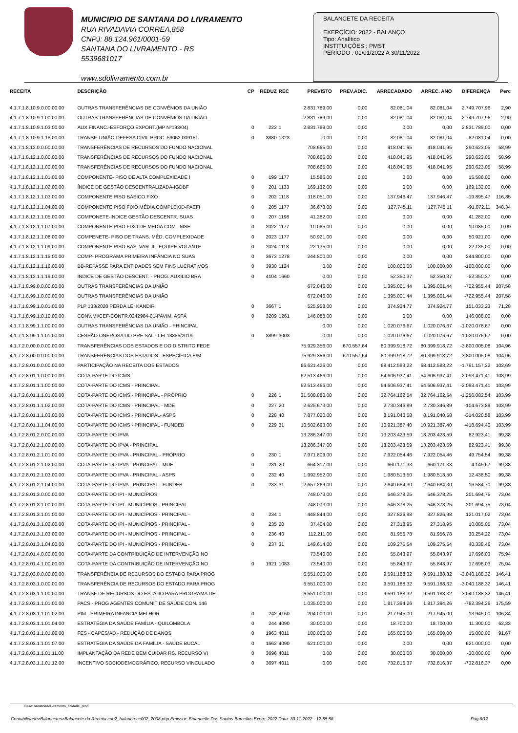MUNICIPIO DE SANTANA DO LIVRAMENTO
RUA RIVADAVIA CORREA,858
CNPJ: 88.124.961/0001-59
SANTANA DO LIVRAMENTO - RS
5539681017
www.sdolivramento.com.br
BALANCETE DA RECEITA
EXERCÍCIO: 2022 - BALANÇO
Tipo: Analítico
INSTITUIÇÕES : PMST
PERÍODO : 01/01/2022 A 30/11/2022
| RECEITA | DESCRIÇÃO | CP | REDUZ | REC | PREVISTO | PREV.ADIC. | ARRECADADO | ARREC. ANO | DIFERENÇA | Perc |
| --- | --- | --- | --- | --- | --- | --- | --- | --- | --- | --- |
| 4.1.7.1.8.10.9.0.00.00.00 | OUTRAS TRANSFERÊNCIAS DE CONVÊNIOS DA UNIÃO | | | | 2.831.789,00 | 0,00 | 82.081,04 | 82.081,04 | 2.749.707,96 | 2,90 |
| 4.1.7.1.8.10.9.1.00.00.00 | OUTRAS TRANSFERÊNCIAS DE CONVÊNIOS DA UNIÃO - | | | | 2.831.789,00 | 0,00 | 82.081,04 | 82.081,04 | 2.749.707,96 | 2,90 |
| 4.1.7.1.8.10.9.1.03.00.00 | AUX.FINANC.-ESFORÇO EXPORT.(MP Nº193/04) | 0 | 222 | 1 | 2.831.789,00 | 0,00 | 0,00 | 0,00 | 2.831.789,00 | 0,00 |
| 4.1.7.1.8.10.9.1.18.00.00 | TRANSF. UNIÃO-DEFESA CIVIL PROC. 59052.009151 | 0 | 3880 | 1323 | 0,00 | 0,00 | 82.081,04 | 82.081,04 | -82.081,04 | 0,00 |
| 4.1.7.1.8.12.0.0.00.00.00 | TRANSFERÊNCIAS DE RECURSOS DO FUNDO NACIONAL | | | | 708.665,00 | 0,00 | 418.041,95 | 418.041,95 | 290.623,05 | 58,99 |
| 4.1.7.1.8.12.1.0.00.00.00 | TRANSFERÊNCIAS DE RECURSOS DO FUNDO NACIONAL | | | | 708.665,00 | 0,00 | 418.041,95 | 418.041,95 | 290.623,05 | 58,99 |
| 4.1.7.1.8.12.1.1.00.00.00 | TRANSFERÊNCIAS DE RECURSOS DO FUNDO NACIONAL | | | | 708.665,00 | 0,00 | 418.041,95 | 418.041,95 | 290.623,05 | 58,99 |
| 4.1.7.1.8.12.1.1.01.00.00 | COMPONENTE- PISO DE ALTA COMPLEXIDADE I | 0 | 199 | 1177 | 15.586,00 | 0,00 | 0,00 | 0,00 | 15.586,00 | 0,00 |
| 4.1.7.1.8.12.1.1.02.00.00 | ÍNDICE DE GESTÃO DESCENTRALIZADA-IGDBF | 0 | 201 | 1133 | 169.132,00 | 0,00 | 0,00 | 0,00 | 169.132,00 | 0,00 |
| 4.1.7.1.8.12.1.1.03.00.00 | COMPONENTE PISO BASICO FIXO | 0 | 202 | 1118 | 118.051,00 | 0,00 | 137.946,47 | 137.946,47 | -19.895,47 | 116,85 |
| 4.1.7.1.8.12.1.1.04.00.00 | COMPONENTE PISO FIXO MÉDIA COMPLEXID-PAEFI | 0 | 205 | 1177 | 36.673,00 | 0,00 | 127.745,11 | 127.745,11 | -91.072,11 | 348,34 |
| 4.1.7.1.8.12.1.1.05.00.00 | COMPONETE-INDICE GESTÃO DESCENTR. SUAS | 0 | 207 | 1198 | 41.282,00 | 0,00 | 0,00 | 0,00 | 41.282,00 | 0,00 |
| 4.1.7.1.8.12.1.1.07.00.00 | COMPONENTE PISO FIXO DE MEDIA COM. -MSE | 0 | 2022 | 1177 | 10.085,00 | 0,00 | 0,00 | 0,00 | 10.085,00 | 0,00 |
| 4.1.7.1.8.12.1.1.08.00.00 | COMPENETE- PISO DE TRANS. MÉD. COMPLEXIDADE | 0 | 2023 | 1177 | 50.921,00 | 0,00 | 0,00 | 0,00 | 50.921,00 | 0,00 |
| 4.1.7.1.8.12.1.1.09.00.00 | COMPONENTE PISO BAS. VAR. III- EQUIPE VOLANTE | 0 | 2024 | 1118 | 22.135,00 | 0,00 | 0,00 | 0,00 | 22.135,00 | 0,00 |
| 4.1.7.1.8.12.1.1.15.00.00 | COMP- PROGRAMA PRIMEIRA INFÂNCIA NO SUAS | 0 | 3673 | 1278 | 244.800,00 | 0,00 | 0,00 | 0,00 | 244.800,00 | 0,00 |
| 4.1.7.1.8.12.1.1.16.00.00 | BB-REPASSE PARA ENTIDADES SEM FINS LUCRATIVOS | 0 | 3930 | 1124 | 0,00 | 0,00 | 100.000,00 | 100.000,00 | -100.000,00 | 0,00 |
| 4.1.7.1.8.12.1.1.19.00.00 | ÍNDICE DE GESTÃO DESCENT. - PROG. AUXÍLIO BRA | 0 | 4104 | 1660 | 0,00 | 0,00 | 52.350,37 | 52.350,37 | -52.350,37 | 0,00 |
| 4.1.7.1.8.99.0.0.00.00.00 | OUTRAS TRANSFERÊNCIAS DA UNIÃO | | | | 672.046,00 | 0,00 | 1.395.001,44 | 1.395.001,44 | -722.955,44 | 207,58 |
| 4.1.7.1.8.99.1.0.00.00.00 | OUTRAS TRANSFERÊNCIAS DA UNIÃO | | | | 672.046,00 | 0,00 | 1.395.001,44 | 1.395.001,44 | -722.955,44 | 207,58 |
| 4.1.7.1.8.99.1.0.01.00.00 | PLP 133/2020 PERDA LEI KANDIR | 0 | 3667 | 1 | 525.958,00 | 0,00 | 374.924,77 | 374.924,77 | 151.033,23 | 71,28 |
| 4.1.7.1.8.99.1.0.10.00.00 | CONV.MI/CEF-CONTR.0242984-01-PAVIM. ASFÁ | 0 | 3209 | 1261 | 146.088,00 | 0,00 | 0,00 | 0,00 | 146.088,00 | 0,00 |
| 4.1.7.1.8.99.1.1.00.00.00 | OUTRAS TRANSFERÊNCIAS DA UNIÃO - PRINCIPAL | | | | 0,00 | 0,00 | 1.020.076,67 | 1.020.076,67 | -1.020.076,67 | 0,00 |
| 4.1.7.1.8.99.1.1.01.00.00 | CESSÃO ONEROSA DO PRÉ SAL - LEI 13885/2019 | 0 | 3899 | 3003 | 0,00 | 0,00 | 1.020.076,67 | 1.020.076,67 | -1.020.076,67 | 0,00 |
| 4.1.7.2.0.00.0.0.00.00.00 | TRANSFERÊNCIAS DOS ESTADOS E DO DISTRITO FEDE | | | | 75.929.356,00 | 670.557,64 | 80.399.918,72 | 80.399.918,72 | -3.800.005,08 | 104,96 |
| 4.1.7.2.8.00.0.0.00.00.00 | TRANSFERÊNCIAS DOS ESTADOS - ESPECÍFICA E/M | | | | 75.929.356,00 | 670.557,64 | 80.399.918,72 | 80.399.918,72 | -3.800.005,08 | 104,96 |
| 4.1.7.2.8.01.0.0.00.00.00 | PARTICIPAÇÃO NA RECEITA DOS ESTADOS | | | | 66.621.426,00 | 0,00 | 68.412.583,22 | 68.412.583,22 | -1.791.157,22 | 102,69 |
| 4.1.7.2.8.01.1.0.00.00.00 | COTA-PARTE DO ICMS | | | | 52.513.466,00 | 0,00 | 54.606.937,41 | 54.606.937,41 | -2.093.471,41 | 103,99 |
| 4.1.7.2.8.01.1.1.00.00.00 | COTA-PARTE DO ICMS - PRINCIPAL | | | | 52.513.466,00 | 0,00 | 54.606.937,41 | 54.606.937,41 | -2.093.471,41 | 103,99 |
| 4.1.7.2.8.01.1.1.01.00.00 | COTA-PARTE DO ICMS - PRINCIPAL - PRÓPRIO | 0 | 226 | 1 | 31.508.080,00 | 0,00 | 32.764.162,54 | 32.764.162,54 | -1.256.082,54 | 103,99 |
| 4.1.7.2.8.01.1.1.02.00.00 | COTA-PARTE DO ICMS - PRINCIPAL - MDE | 0 | 227 | 20 | 2.625.673,00 | 0,00 | 2.730.346,89 | 2.730.346,89 | -104.673,89 | 103,99 |
| 4.1.7.2.8.01.1.1.03.00.00 | COTA-PARTE DO ICMS - PRINCIPAL- ASPS | 0 | 228 | 40 | 7.877.020,00 | 0,00 | 8.191.040,58 | 8.191.040,58 | -314.020,58 | 103,99 |
| 4.1.7.2.8.01.1.1.04.00.00 | COTA-PARTE DO ICMS - PRINCIPAL - FUNDEB | 0 | 229 | 31 | 10.502.693,00 | 0,00 | 10.921.387,40 | 10.921.387,40 | -418.694,40 | 103,99 |
| 4.1.7.2.8.01.2.0.00.00.00 | COTA-PARTE DO IPVA | | | | 13.286.347,00 | 0,00 | 13.203.423,59 | 13.203.423,59 | 82.923,41 | 99,38 |
| 4.1.7.2.8.01.2.1.00.00.00 | COTA-PARTE DO IPVA - PRINCIPAL | | | | 13.286.347,00 | 0,00 | 13.203.423,59 | 13.203.423,59 | 82.923,41 | 99,38 |
| 4.1.7.2.8.01.2.1.01.00.00 | COTA-PARTE DO IPVA - PRINCIPAL - PRÓPRIO | 0 | 230 | 1 | 7.971.809,00 | 0,00 | 7.922.054,46 | 7.922.054,46 | 49.754,54 | 99,38 |
| 4.1.7.2.8.01.2.1.02.00.00 | COTA-PARTE DO IPVA - PRINCIPAL - MDE | 0 | 231 | 20 | 664.317,00 | 0,00 | 660.171,33 | 660.171,33 | 4.145,67 | 99,38 |
| 4.1.7.2.8.01.2.1.03.00.00 | COTA-PARTE DO IPVA - PRINCIPAL - ASPS | 0 | 232 | 40 | 1.992.952,00 | 0,00 | 1.980.513,50 | 1.980.513,50 | 12.438,50 | 99,38 |
| 4.1.7.2.8.01.2.1.04.00.00 | COTA-PARTE DO IPVA - PRINCIPAL - FUNDEB | 0 | 233 | 31 | 2.657.269,00 | 0,00 | 2.640.684,30 | 2.640.684,30 | 16.584,70 | 99,38 |
| 4.1.7.2.8.01.3.0.00.00.00 | COTA-PARTE DO IPI - MUNICÍPIOS | | | | 748.073,00 | 0,00 | 546.378,25 | 546.378,25 | 201.694,75 | 73,04 |
| 4.1.7.2.8.01.3.1.00.00.00 | COTA-PARTE DO IPI - MUNICÍPIOS - PRINCIPAL | | | | 748.073,00 | 0,00 | 546.378,25 | 546.378,25 | 201.694,75 | 73,04 |
| 4.1.7.2.8.01.3.1.01.00.00 | COTA-PARTE DO IPI - MUNICÍPIOS - PRINCIPAL - | 0 | 234 | 1 | 448.844,00 | 0,00 | 327.826,98 | 327.826,98 | 121.017,02 | 73,04 |
| 4.1.7.2.8.01.3.1.02.00.00 | COTA-PARTE DO IPI - MUNICÍPIOS - PRINCIPAL - | 0 | 235 | 20 | 37.404,00 | 0,00 | 27.318,95 | 27.318,95 | 10.085,05 | 73,04 |
| 4.1.7.2.8.01.3.1.03.00.00 | COTA-PARTE DO IPI - MUNICÍPIOS - PRINCIPAL - | 0 | 236 | 40 | 112.211,00 | 0,00 | 81.956,78 | 81.956,78 | 30.254,22 | 73,04 |
| 4.1.7.2.8.01.3.1.04.00.00 | COTA-PARTE DO IPI - MUNICÍPIOS - PRINCIPAL - | 0 | 237 | 31 | 149.614,00 | 0,00 | 109.275,54 | 109.275,54 | 40.338,46 | 73,04 |
| 4.1.7.2.8.01.4.0.00.00.00 | COTA-PARTE DA CONTRIBUIÇÃO DE INTERVENÇÃO NO | | | | 73.540,00 | 0,00 | 55.843,97 | 55.843,97 | 17.696,03 | 75,94 |
| 4.1.7.2.8.01.4.1.00.00.00 | COTA-PARTE DA CONTRIBUIÇÃO DE INTERVENÇÃO NO | 0 | 1921 | 1083 | 73.540,00 | 0,00 | 55.843,97 | 55.843,97 | 17.696,03 | 75,94 |
| 4.1.7.2.8.03.0.0.00.00.00 | TRANSFERÊNCIA DE RECURSOS DO ESTADO PARA PROG | | | | 6.551.000,00 | 0,00 | 9.591.188,32 | 9.591.188,32 | -3.040.188,32 | 146,41 |
| 4.1.7.2.8.03.1.0.00.00.00 | TRANSFERÊNCIA DE RECURSOS DO ESTADO PARA PROG | | | | 6.551.000,00 | 0,00 | 9.591.188,32 | 9.591.188,32 | -3.040.188,32 | 146,41 |
| 4.1.7.2.8.03.1.1.00.00.00 | TRANSF DE RECURSOS DO ESTADO PARA PROGRAMA DE | | | | 6.551.000,00 | 0,00 | 9.591.188,32 | 9.591.188,32 | -3.040.188,32 | 146,41 |
| 4.1.7.2.8.03.1.1.01.00.00 | PACS - PROG AGENTES COMUNIT DE SAÚDE CON. 146 | | | | 1.035.000,00 | 0,00 | 1.817.394,26 | 1.817.394,26 | -782.394,26 | 175,59 |
| 4.1.7.2.8.03.1.1.01.02.00 | PIM - PRIMEIRA INFANCIA MELHOR | 0 | 242 | 4160 | 204.000,00 | 0,00 | 217.945,00 | 217.945,00 | -13.945,00 | 106,84 |
| 4.1.7.2.8.03.1.1.01.04.00 | ESTRATÉGIA DA SAÚDE FAMÍLIA - QUILOMBOLA | 0 | 244 | 4090 | 30.000,00 | 0,00 | 18.700,00 | 18.700,00 | 11.300,00 | 62,33 |
| 4.1.7.2.8.03.1.1.01.06.00 | FES - CAPES/AD - REDUÇÃO DE DANOS | 0 | 1963 | 4011 | 180.000,00 | 0,00 | 165.000,00 | 165.000,00 | 15.000,00 | 91,67 |
| 4.1.7.2.8.03.1.1.01.07.00 | ESTRATÉGIA DA SAÚDE DA FAMÍLIA - SAÚDE BUCAL | 0 | 1662 | 4090 | 621.000,00 | 0,00 | 0,00 | 0,00 | 621.000,00 | 0,00 |
| 4.1.7.2.8.03.1.1.01.11.00 | IMPLANTAÇÃO DA REDE BEM CUIDAR RS, RECURSO VI | 0 | 3696 | 4011 | 0,00 | 0,00 | 30.000,00 | 30.000,00 | -30.000,00 | 0,00 |
| 4.1.7.2.8.03.1.1.01.12.00 | INCENTIVO SOCIODEMOGRÁFICO, RECURSO VINCULADO | 0 | 3697 | 4011 | 0,00 | 0,00 | 732.816,37 | 732.816,37 | -732.816,37 | 0,00 |
Base: santanadolivramento_ecidade_prod
Contabilidade>Balancetes>Balancete da Receita con2_balancrece002_2008.php Emissor: Emanuelle Dos Santos Barcellos Exerc: 2022 Data: 30-11-2022 - 12:55:58 Pág 8/12